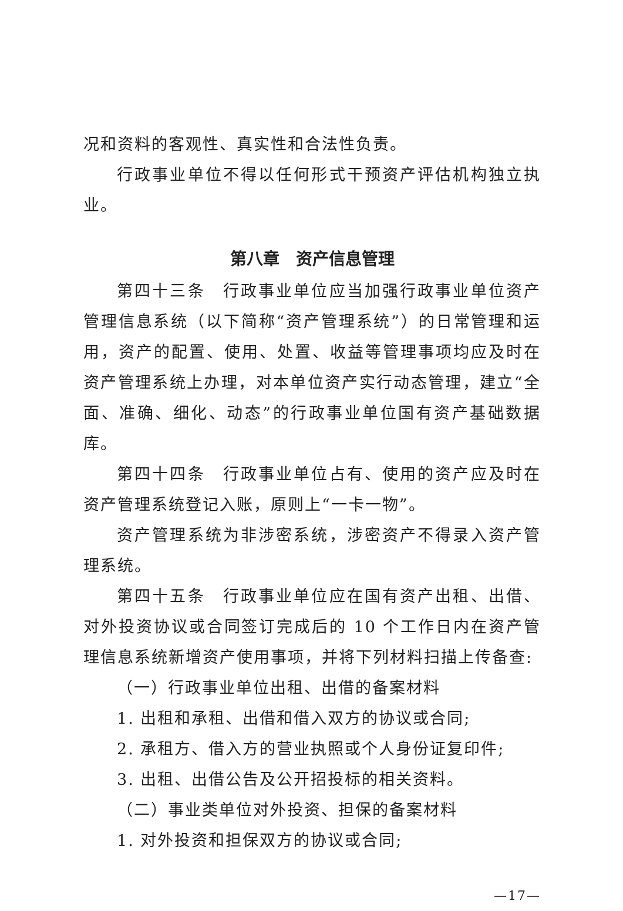况和资料的客观性、真实性和合法性负责。
行政事业单位不得以任何形式干预资产评估机构独立执业。
第八章　资产信息管理
第四十三条　行政事业单位应当加强行政事业单位资产管理信息系统（以下简称“资产管理系统”）的日常管理和运用，资产的配置、使用、处置、收益等管理事项均应及时在资产管理系统上办理，对本单位资产实行动态管理，建立“全面、准确、细化、动态”的行政事业单位国有资产基础数据库。
第四十四条　行政事业单位占有、使用的资产应及时在资产管理系统登记入账，原则上“一卡一物”。
资产管理系统为非涉密系统，涉密资产不得录入资产管理系统。
第四十五条　行政事业单位应在国有资产出租、出借、对外投资协议或合同签订完成后的 10 个工作日内在资产管理信息系统新增资产使用事项，并将下列材料扫描上传备查:
（一）行政事业单位出租、出借的备案材料
1. 出租和承租、出借和借入双方的协议或合同;
2. 承租方、借入方的营业执照或个人身份证复印件;
3. 出租、出借公告及公开招投标的相关资料。
（二）事业类单位对外投资、担保的备案材料
1. 对外投资和担保双方的协议或合同;
—17—